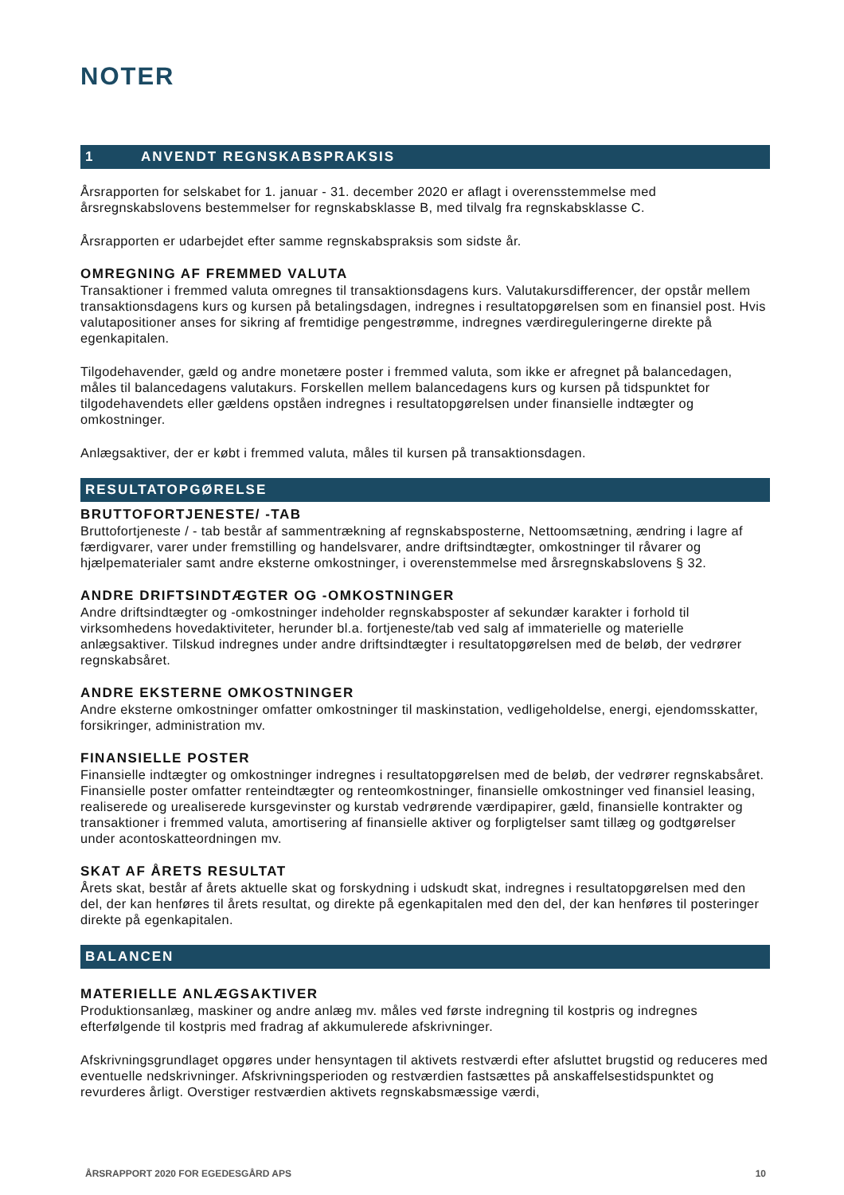NOTER
1 ANVENDT REGNSKABSPRAKSIS
Årsrapporten for selskabet for 1. januar - 31. december 2020 er aflagt i overensstemmelse med årsregnskabslovens bestemmelser for regnskabsklasse B, med tilvalg fra regnskabsklasse C.
Årsrapporten er udarbejdet efter samme regnskabspraksis som sidste år.
OMREGNING AF FREMMED VALUTA
Transaktioner i fremmed valuta omregnes til transaktionsdagens kurs. Valutakursdifferencer, der opstår mellem transaktionsdagens kurs og kursen på betalingsdagen, indregnes i resultatopgørelsen som en finansiel post. Hvis valutapositioner anses for sikring af fremtidige pengestrømme, indregnes værdireguleringerne direkte på egenkapitalen.
Tilgodehavender, gæld og andre monetære poster i fremmed valuta, som ikke er afregnet på balancedagen, måles til balancedagens valutakurs. Forskellen mellem balancedagens kurs og kursen på tidspunktet for tilgodehavendets eller gældens opståen indregnes i resultatopgørelsen under finansielle indtægter og omkostninger.
Anlægsaktiver, der er købt i fremmed valuta, måles til kursen på transaktionsdagen.
RESULTATOPGØRELSE
BRUTTOFORTJENESTE/ -TAB
Bruttofortjeneste / - tab består af sammentrækning af regnskabsposterne, Nettoomsætning, ændring i lagre af færdigvarer, varer under fremstilling og handelsvarer, andre driftsindtægter, omkostninger til råvarer og hjælpematerialer samt andre eksterne omkostninger, i overenstemmelse med årsregnskabslovens § 32.
ANDRE DRIFTSINDTÆGTER OG -OMKOSTNINGER
Andre driftsindtægter og -omkostninger indeholder regnskabsposter af sekundær karakter i forhold til virksomhedens hovedaktiviteter, herunder bl.a. fortjeneste/tab ved salg af immaterielle og materielle anlægsaktiver. Tilskud indregnes under andre driftsindtægter i resultatopgørelsen med de beløb, der vedrører regnskabsåret.
ANDRE EKSTERNE OMKOSTNINGER
Andre eksterne omkostninger omfatter omkostninger til maskinstation, vedligeholdelse, energi, ejendomsskatter, forsikringer, administration mv.
FINANSIELLE POSTER
Finansielle indtægter og omkostninger indregnes i resultatopgørelsen med de beløb, der vedrører regnskabsåret. Finansielle poster omfatter renteindtægter og renteomkostninger, finansielle omkostninger ved finansiel leasing, realiserede og urealiserede kursgevinster og kurstab vedrørende værdipapirer, gæld, finansielle kontrakter og transaktioner i fremmed valuta, amortisering af finansielle aktiver og forpligtelser samt tillæg og godtgørelser under acontoskatteordningen mv.
SKAT AF ÅRETS RESULTAT
Årets skat, består af årets aktuelle skat og forskydning i udskudt skat, indregnes i resultatopgørelsen med den del, der kan henføres til årets resultat, og direkte på egenkapitalen med den del, der kan henføres til posteringer direkte på egenkapitalen.
BALANCEN
MATERIELLE ANLÆGSAKTIVER
Produktionsanlæg, maskiner og andre anlæg mv. måles ved første indregning til kostpris og indregnes efterfølgende til kostpris med fradrag af akkumulerede afskrivninger.
Afskrivningsgrundlaget opgøres under hensyntagen til aktivets restværdi efter afsluttet brugstid og reduceres med eventuelle nedskrivninger. Afskrivningsperioden og restværdien fastsættes på anskaffelsestidspunktet og revurderes årligt. Overstiger restværdien aktivets regnskabsmæssige værdi,
ÅRSRAPPORT 2020 FOR EGEDESGÅRD APS 10